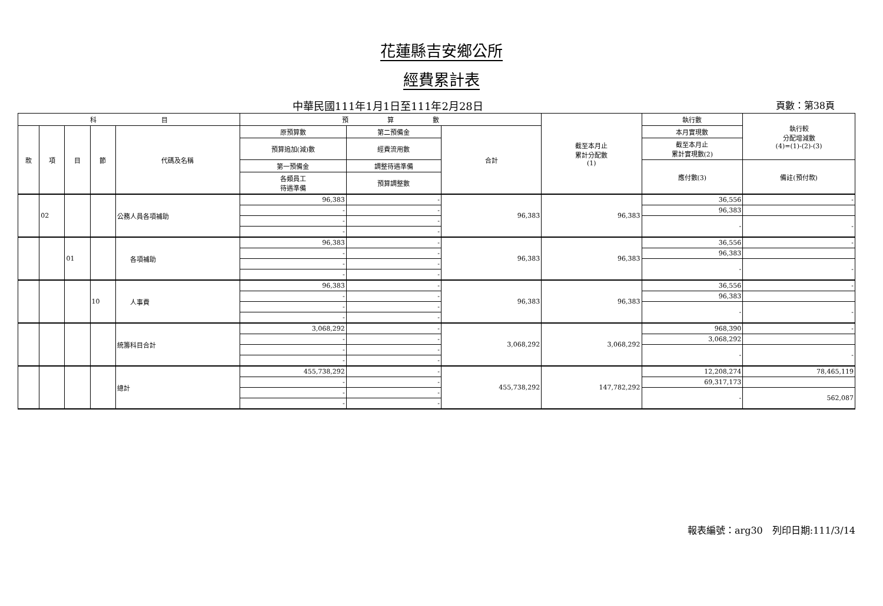花蓮縣吉安鄉公所
經費累計表
中華民國111年1月1日至111年2月28日 頁數：第38頁
| 科 目 | | | | | 預 算 數 | | | 截至本月止 累計分配數 (1) | 執行數 | 執行較 分配增減數 (4)=(1)-(2)-(3) |
| --- | --- | --- | --- | --- | --- | --- | --- | --- | --- | --- |
| 款 | 項 | 目 | 節 | 代碼及名稱 | 原預算數 | 第二預備金 | 合計 | | 本月實現數 | |
| | | | | | 預算追加(減)數 | 經費流用數 | | | 截至本月止 累計實現數(2) | |
| | | | | | 第一預備金 | 調整待遇準備 | | | 應付數(3) | 備註(預付款) |
| | | | | | 各類員工 待遇準備 | 預算調整數 | | | | |
| | 02 | | | 公務人員各項補助 | 96,383 | - | 96,383 | 96,383 | 36,556 | - |
| | | | | | - | - | | | 96,383 | |
| | | | | | - | - | | | - | - |
| | | | | | - | - | | | | |
| | | 01 | | 各項補助 | 96,383 | - | 96,383 | 96,383 | 36,556 | - |
| | | | | | - | - | | | 96,383 | |
| | | | | | - | - | | | - | - |
| | | | | | - | - | | | | |
| | | | 10 | 人事費 | 96,383 | - | 96,383 | 96,383 | 36,556 | - |
| | | | | | - | - | | | 96,383 | |
| | | | | | - | - | | | - | - |
| | | | | | - | - | | | | |
| | | | | 統籌科目合計 | 3,068,292 | - | 3,068,292 | 3,068,292 | 968,390 | - |
| | | | | | - | - | | | 3,068,292 | |
| | | | | | - | - | | | - | - |
| | | | | | - | - | | | | |
| | | | | 總計 | 455,738,292 | - | 455,738,292 | 147,782,292 | 12,208,274 | 78,465,119 |
| | | | | | - | - | | | 69,317,173 | |
| | | | | | - | - | | | - | 562,087 |
| | | | | | - | - | | | | |
報表編號：arg30　列印日期:111/3/14